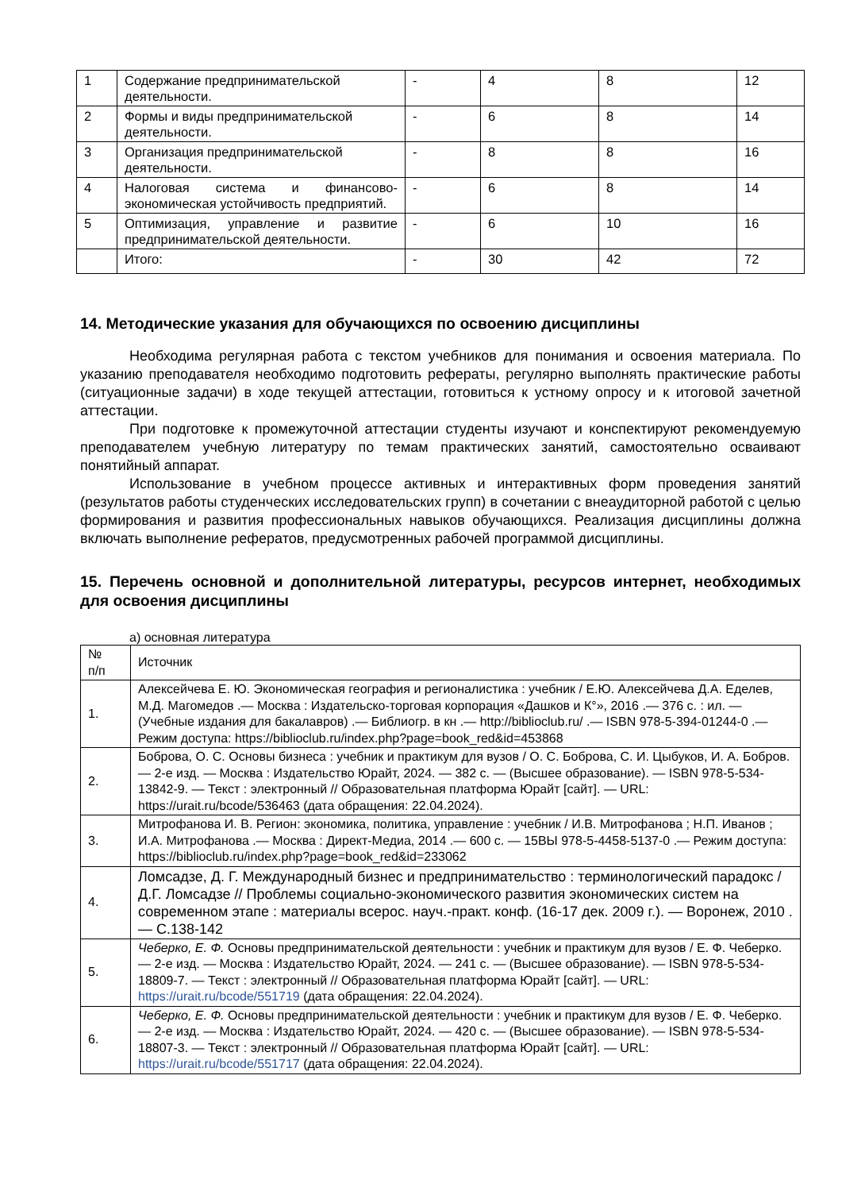| 1 | Содержание предпринимательской деятельности. | - | 4 | 8 | 12 |
| 2 | Формы и виды предпринимательской деятельности. | - | 6 | 8 | 14 |
| 3 | Организация предпринимательской деятельности. | - | 8 | 8 | 16 |
| 4 | Налоговая система и финансово-экономическая устойчивость предприятий. | - | 6 | 8 | 14 |
| 5 | Оптимизация, управление и развитие предпринимательской деятельности. | - | 6 | 10 | 16 |
| | Итого: | - | 30 | 42 | 72 |
14. Методические указания для обучающихся по освоению дисциплины
Необходима регулярная работа с текстом учебников для понимания и освоения материала. По указанию преподавателя необходимо подготовить рефераты, регулярно выполнять практические работы (ситуационные задачи) в ходе текущей аттестации, готовиться к устному опросу и к итоговой зачетной аттестации.
При подготовке к промежуточной аттестации студенты изучают и конспектируют рекомендуемую преподавателем учебную литературу по темам практических занятий, самостоятельно осваивают понятийный аппарат.
Использование в учебном процессе активных и интерактивных форм проведения занятий (результатов работы студенческих исследовательских групп) в сочетании с внеаудиторной работой с целью формирования и развития профессиональных навыков обучающихся. Реализация дисциплины должна включать выполнение рефератов, предусмотренных рабочей программой дисциплины.
15. Перечень основной и дополнительной литературы, ресурсов интернет, необходимых для освоения дисциплины
а) основная литература
| № п/п | Источник |
| 1. | Алексейчева Е. Ю. Экономическая география и регионалистика : учебник / Е.Ю. Алексейчева Д.А. Еделев, М.Д. Магомедов .— Москва : Издательско-торговая корпорация «Дашков и К°», 2016 .— 376 с. : ил. — (Учебные издания для бакалавров) .— Библиогр. в кн .— http://biblioclub.ru/ .— ISBN 978-5-394-01244-0 .— Режим доступа: https://biblioclub.ru/index.php?page=book_red&id=453868 |
| 2. | Боброва, О. С. Основы бизнеса : учебник и практикум для вузов / О. С. Боброва, С. И. Цыбуков, И. А. Бобров. — 2-е изд. — Москва : Издательство Юрайт, 2024. — 382 с. — (Высшее образование). — ISBN 978-5-534-13842-9. — Текст : электронный // Образовательная платформа Юрайт [сайт]. — URL: https://urait.ru/bcode/536463 (дата обращения: 22.04.2024). |
| 3. | Митрофанова И. В. Регион: экономика, политика, управление : учебник / И.В. Митрофанова ; Н.П. Иванов ; И.А. Митрофанова .— Москва : Директ-Медиа, 2014 .— 600 с. — 15ВЫ 978-5-4458-5137-0 .— Режим доступа: https://biblioclub.ru/index.php?page=book_red&id=233062 |
| 4. | Ломсадзе, Д. Г. Международный бизнес и предпринимательство : терминологический парадокс / Д.Г. Ломсадзе // Проблемы социально-экономического развития экономических систем на современном этапе : материалы всерос. науч.-практ. конф. (16-17 дек. 2009 г.). — Воронеж, 2010 .— С.138-142 |
| 5. | Чеберко, Е. Ф. Основы предпринимательской деятельности : учебник и практикум для вузов / Е. Ф. Чеберко. — 2-е изд. — Москва : Издательство Юрайт, 2024. — 241 с. — (Высшее образование). — ISBN 978-5-534-18809-7. — Текст : электронный // Образовательная платформа Юрайт [сайт]. — URL: https://urait.ru/bcode/551719 (дата обращения: 22.04.2024). |
| 6. | Чеберко, Е. Ф. Основы предпринимательской деятельности : учебник и практикум для вузов / Е. Ф. Чеберко. — 2-е изд. — Москва : Издательство Юрайт, 2024. — 420 с. — (Высшее образование). — ISBN 978-5-534-18807-3. — Текст : электронный // Образовательная платформа Юрайт [сайт]. — URL: https://urait.ru/bcode/551717 (дата обращения: 22.04.2024). |